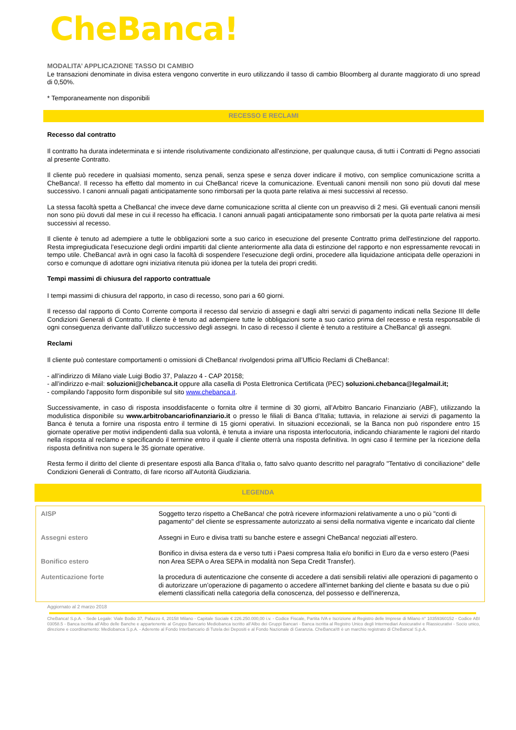CheBanca!
MODALITA’ APPLICAZIONE TASSO DI CAMBIO
Le transazioni denominate in divisa estera vengono convertite in euro utilizzando il tasso di cambio Bloomberg al durante maggiorato di uno spread di 0,50%.
* Temporaneamente non disponibili
RECESSO E RECLAMI
Recesso dal contratto
Il contratto ha durata indeterminata e si intende risolutivamente condizionato all'estinzione, per qualunque causa, di tutti i Contratti di Pegno associati al presente Contratto.
Il cliente può recedere in qualsiasi momento, senza penali, senza spese e senza dover indicare il motivo, con semplice comunicazione scritta a CheBanca!. Il recesso ha effetto dal momento in cui CheBanca! riceve la comunicazione. Eventuali canoni mensili non sono più dovuti dal mese successivo. I canoni annuali pagati anticipatamente sono rimborsati per la quota parte relativa ai mesi successivi al recesso.
La stessa facoltà spetta a CheBanca! che invece deve darne comunicazione scritta al cliente con un preavviso di 2 mesi. Gli eventuali canoni mensili non sono più dovuti dal mese in cui il recesso ha efficacia. I canoni annuali pagati anticipatamente sono rimborsati per la quota parte relativa ai mesi successivi al recesso.
Il cliente è tenuto ad adempiere a tutte le obbligazioni sorte a suo carico in esecuzione del presente Contratto prima dell'estinzione del rapporto. Resta impregiudicata l’esecuzione degli ordini impartiti dal cliente anteriormente alla data di estinzione del rapporto e non espressamente revocati in tempo utile. CheBanca! avrà in ogni caso la facoltà di sospendere l’esecuzione degli ordini, procedere alla liquidazione anticipata delle operazioni in corso e comunque di adottare ogni iniziativa ritenuta più idonea per la tutela dei propri crediti.
Tempi massimi di chiusura del rapporto contrattuale
I tempi massimi di chiusura del rapporto, in caso di recesso, sono pari a 60 giorni.
Il recesso dal rapporto di Conto Corrente comporta il recesso dal servizio di assegni e dagli altri servizi di pagamento indicati nella Sezione III delle Condizioni Generali di Contratto. Il cliente è tenuto ad adempiere tutte le obbligazioni sorte a suo carico prima del recesso e resta responsabile di ogni conseguenza derivante dall’utilizzo successivo degli assegni. In caso di recesso il cliente è tenuto a restituire a CheBanca! gli assegni.
Reclami
Il cliente può contestare comportamenti o omissioni di CheBanca! rivolgendosi prima all’Ufficio Reclami di CheBanca!:
- all’indirizzo di Milano viale Luigi Bodio 37, Palazzo 4 - CAP 20158;
- all’indirizzo e-mail: soluzioni@chebanca.it oppure alla casella di Posta Elettronica Certificata (PEC) soluzioni.chebanca@legalmail.it;
- compilando l'apposito form disponibile sul sito www.chebanca.it.
Successivamente, in caso di risposta insoddisfacente o fornita oltre il termine di 30 giorni, all’Arbitro Bancario Finanziario (ABF), utilizzando la modulistica disponibile su www.arbitrobancariofinanziario.it o presso le filiali di Banca d’Italia; tuttavia, in relazione ai servizi di pagamento la Banca è tenuta a fornire una risposta entro il termine di 15 giorni operativi. In situazioni eccezionali, se la Banca non può rispondere entro 15 giornate operative per motivi indipendenti dalla sua volontà, è tenuta a inviare una risposta interlocutoria, indicando chiaramente le ragioni del ritardo nella risposta al reclamo e specificando il termine entro il quale il cliente otterrà una risposta definitiva. In ogni caso il termine per la ricezione della risposta definitiva non supera le 35 giornate operative.
Resta fermo il diritto del cliente di presentare esposti alla Banca d’Italia o, fatto salvo quanto descritto nel paragrafo "Tentativo di conciliazione" delle Condizioni Generali di Contratto, di fare ricorso all’Autorità Giudiziaria.
LEGENDA
| AISP | Soggetto terzo rispetto a CheBanca! che potrà ricevere informazioni relativamente a uno o più "conti di pagamento" del cliente se espressamente autorizzato ai sensi della normativa vigente e incaricato dal cliente |
| Assegni estero | Assegni in Euro e divisa tratti su banche estere e assegni CheBanca! negoziati all’estero. |
| Bonifico estero | Bonifico in divisa estera da e verso tutti i Paesi compresa Italia e/o bonifici in Euro da e verso estero (Paesi non Area SEPA o Area SEPA in modalità non Sepa Credit Transfer). |
| Autenticazione forte | la procedura di autenticazione che consente di accedere a dati sensibili relativi alle operazioni di pagamento o di autorizzare un’operazione di pagamento o accedere all'internet banking del cliente e basata su due o più elementi classificati nella categoria della conoscenza, del possesso e dell'inerenza, |
Aggiornato al 2 marzo 2018
CheBanca! S.p.A. - Sede Legale: Viale Bodio 37, Palazzo 4, 20158 Milano - Capitale Sociale € 226.250.000,00 i.v. - Codice Fiscale, Partita IVA e Iscrizione al Registro delle Imprese di Milano n° 10359360152 - Codice ABI 03058.5 - Banca iscritta all’Albo delle Banche e appartenente al Gruppo Bancario Mediobanca iscritto all’Albo dei Gruppi Bancari - Banca iscritta al Registro Unico degli Intermediari Assicurativi e Riassicurativi - Socio unico, direzione e coordinamento: Mediobanca S.p.A. - Aderente al Fondo Interbancario di Tutela dei Depositi e al Fondo Nazionale di Garanzia. CheBanca!® è un marchio registrato di CheBanca! S.p.A.